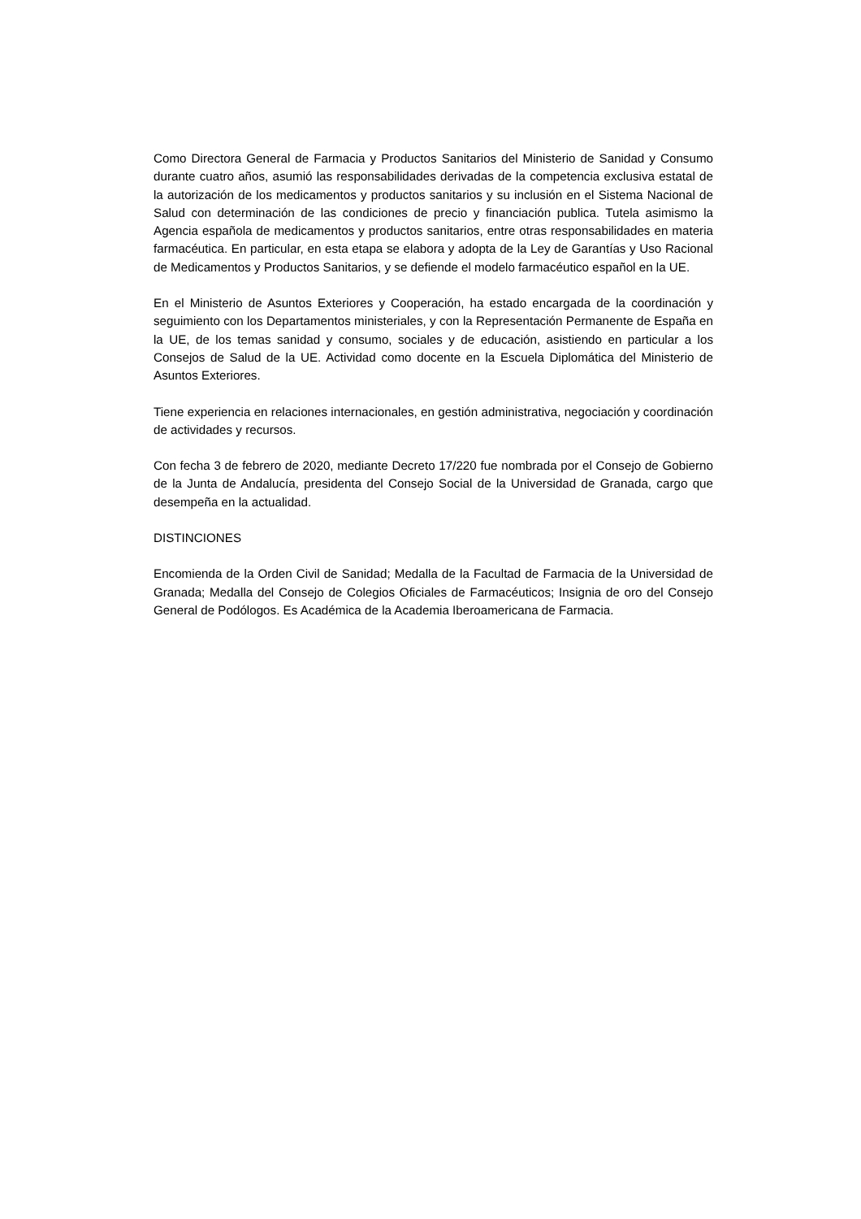Como Directora General de Farmacia y Productos Sanitarios del Ministerio de Sanidad y Consumo durante cuatro años, asumió las responsabilidades derivadas de la competencia exclusiva estatal de la autorización de los medicamentos y productos sanitarios y su inclusión en el Sistema Nacional de Salud con determinación de las condiciones de precio y financiación publica. Tutela asimismo la Agencia española de medicamentos y productos sanitarios, entre otras responsabilidades en materia farmacéutica. En particular, en esta etapa se elabora y adopta de la Ley de Garantías y Uso Racional de Medicamentos y Productos Sanitarios, y se defiende el modelo farmacéutico español en la UE.
En el Ministerio de Asuntos Exteriores y Cooperación, ha estado encargada de la coordinación y seguimiento con los Departamentos ministeriales, y con la Representación Permanente de España en la UE, de los temas sanidad y consumo, sociales y de educación, asistiendo en particular a los Consejos de Salud de la UE. Actividad como docente en la Escuela Diplomática del Ministerio de Asuntos Exteriores.
Tiene experiencia en relaciones internacionales, en gestión administrativa, negociación y coordinación de actividades y recursos.
Con fecha 3 de febrero de 2020, mediante Decreto 17/220 fue nombrada por el Consejo de Gobierno de la Junta de Andalucía, presidenta del Consejo Social de la Universidad de Granada, cargo que desempeña en la actualidad.
DISTINCIONES
Encomienda de la Orden Civil de Sanidad; Medalla de la Facultad de Farmacia de la Universidad de Granada; Medalla del Consejo de Colegios Oficiales de Farmacéuticos; Insignia de oro del Consejo General de Podólogos. Es Académica de la Academia Iberoamericana de Farmacia.